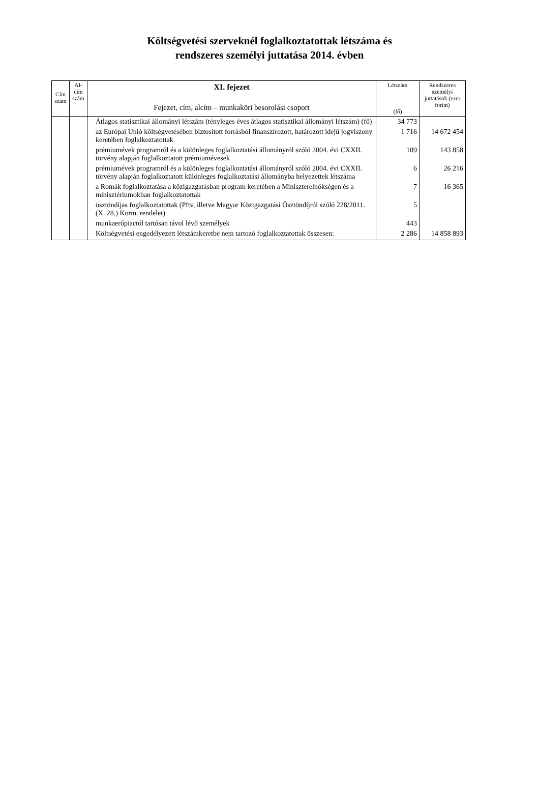Költségvetési szerveknél foglalkoztatottak létszáma és
rendszeres személyi juttatása 2014. évben
| Cím szám | Al- cím szám | XI. fejezet Fejezet, cím, alcím – munkaköri besorolási csoport | Létszám (fő) | Rendszeres személyi juttatások (ezer forint) |
| --- | --- | --- | --- | --- |
| | | Átlagos statisztikai állományi létszám (tényleges éves átlagos statisztikai állományi létszám) (fő) | 34 773 | |
| | | az Európai Unió költségvetésében biztosított forrásból finanszírozott, határozott idejű jogviszony keretében foglalkoztatottak | 1 716 | 14 672 454 |
| | | prémiumévek programról és a különleges foglalkoztatási állományról szóló 2004. évi CXXII. törvény alapján foglalkoztatott prémiumévesek | 109 | 143 858 |
| | | prémiumévek programról és a különleges foglalkoztatási állományról szóló 2004. évi CXXII. törvény alapján foglalkoztatott különleges foglalkoztatási állományba helyezettek létszáma | 6 | 26 216 |
| | | a Romák foglalkoztatása a közigazgatásban program keretében a Miniszterelnökségen és a minisztériumokban foglalkoztatottak | 7 | 16 365 |
| | | ösztöndíjas foglalkoztatottak (Pftv, illetve Magyar Közigazgatási Ösztöndíjról szóló 228/2011. (X. 28.) Korm. rendelet) | 5 | |
| | | munkaerőpiactól tartósan távol lévő személyek | 443 | |
| | | Költségvetési engedélyezett létszámkeretbe nem tartozó foglalkoztatottak összesen: | 2 286 | 14 858 893 |